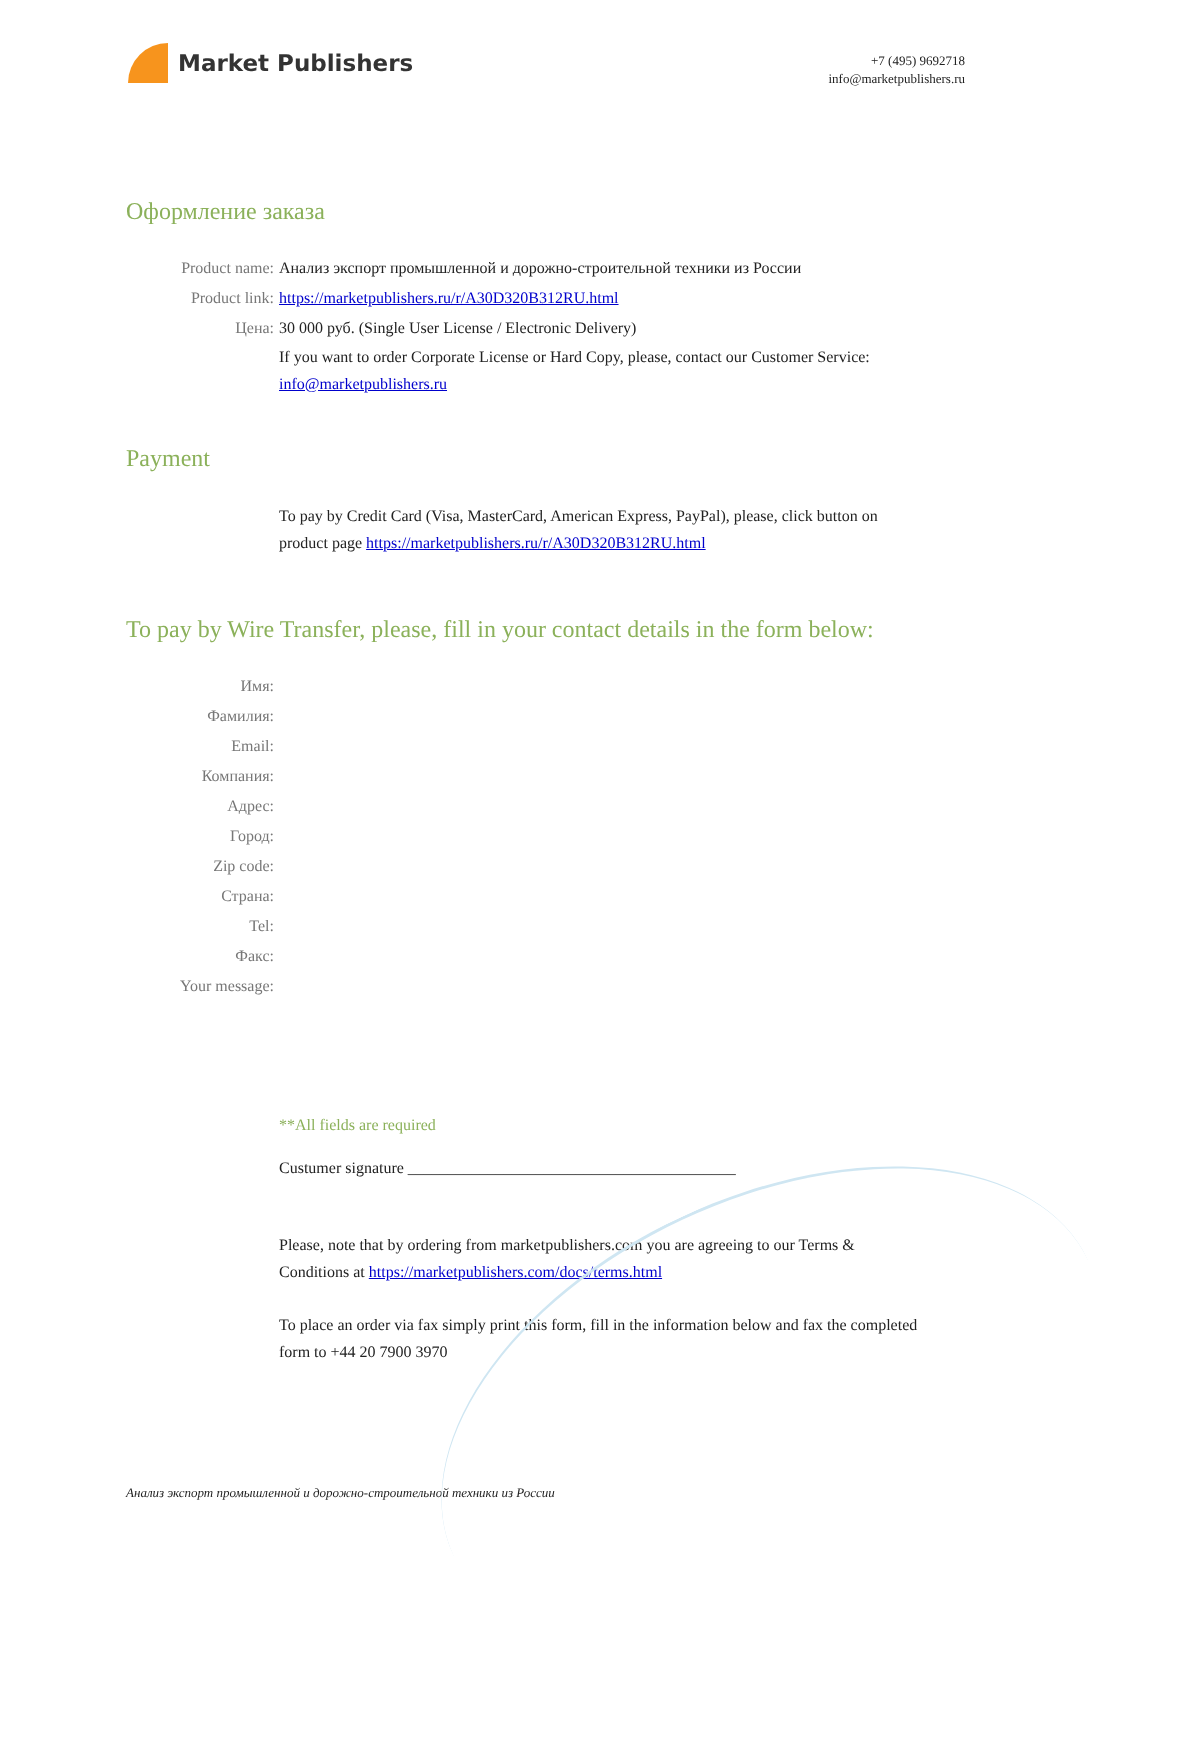Market Publishers
+7 (495) 9692718
info@marketpublishers.ru
Оформление заказа
Product name: Анализ экспорт промышленной и дорожно-строительной техники из России
Product link: https://marketpublishers.ru/r/A30D320B312RU.html
Цена: 30 000 руб. (Single User License / Electronic Delivery)
If you want to order Corporate License or Hard Copy, please, contact our Customer Service:
info@marketpublishers.ru
Payment
To pay by Credit Card (Visa, MasterCard, American Express, PayPal), please, click button on product page https://marketpublishers.ru/r/A30D320B312RU.html
To pay by Wire Transfer, please, fill in your contact details in the form below:
Имя:
Фамилия:
Email:
Компания:
Адрес:
Город:
Zip code:
Страна:
Tel:
Факс:
Your message:
**All fields are required
Custumer signature _________________________________________
Please, note that by ordering from marketpublishers.com you are agreeing to our Terms & Conditions at https://marketpublishers.com/docs/terms.html
To place an order via fax simply print this form, fill in the information below and fax the completed form to +44 20 7900 3970
Анализ экспорт промышленной и дорожно-строительной техники из России